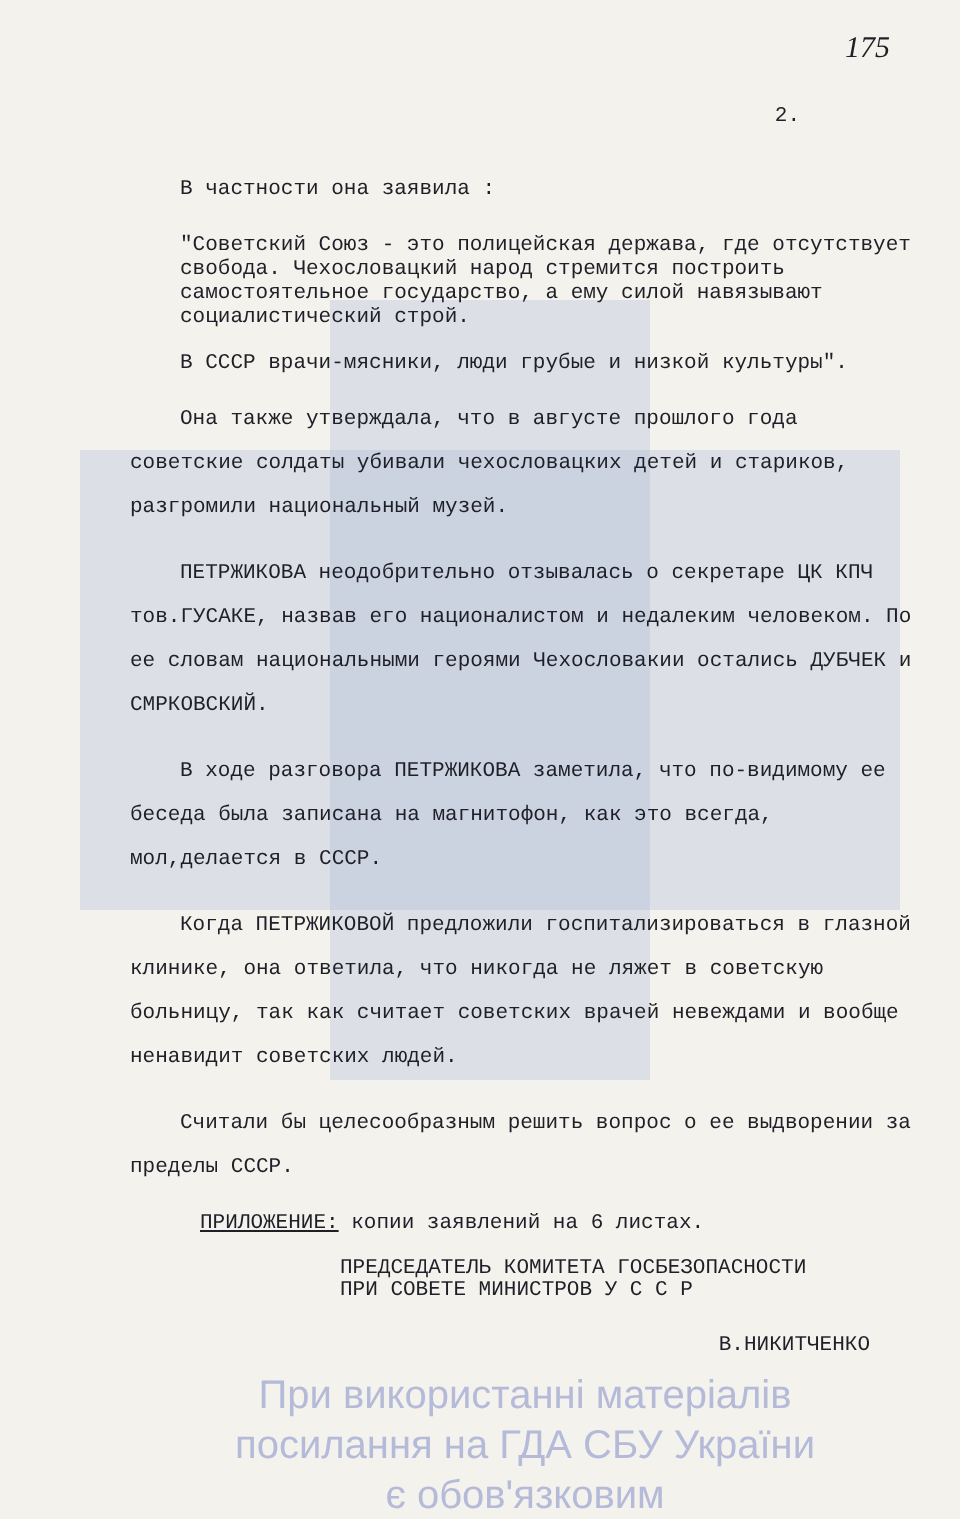175
2.
В частности она заявила :
"Советский Союз - это полицейская держава, где отсутствует свобода. Чехословацкий народ стремится построить самостоятельное государство, а ему силой навязывают социалистический строй.
В СССР врачи-мясники, люди грубые и низкой культуры".
Она также утверждала, что в августе прошлого года советские солдаты убивали чехословацких детей и стариков, разгромили национальный музей.
ПЕТРЖИКОВА неодобрительно отзывалась о секретаре ЦК КПЧ тов.ГУСАКЕ, назвав его националистом и недалеким человеком. По ее словам национальными героями Чехословакии остались ДУБЧЕК и СМРКОВСКИЙ.
В ходе разговора ПЕТРЖИКОВА заметила, что по-видимому ее беседа была записана на магнитофон, как это всегда, мол,делается в СССР.
Когда ПЕТРЖИКОВОЙ предложили госпитализироваться в глазной клинике, она ответила, что никогда не ляжет в советскую больницу, так как считает советских врачей невеждами и вообще ненавидит советских людей.
Считали бы целесообразным решить вопрос о ее выдворении за пределы СССР.
ПРИЛОЖЕНИЕ: копии заявлений на 6 листах.
ПРЕДСЕДАТЕЛЬ КОМИТЕТА ГОСБЕЗОПАСНОСТИ
ПРИ СОВЕТЕ МИНИСТРОВ У С С Р
В.НИКИТЧЕНКО
При використанні матеріалів
посилання на ГДА СБУ України
є обов'язковим